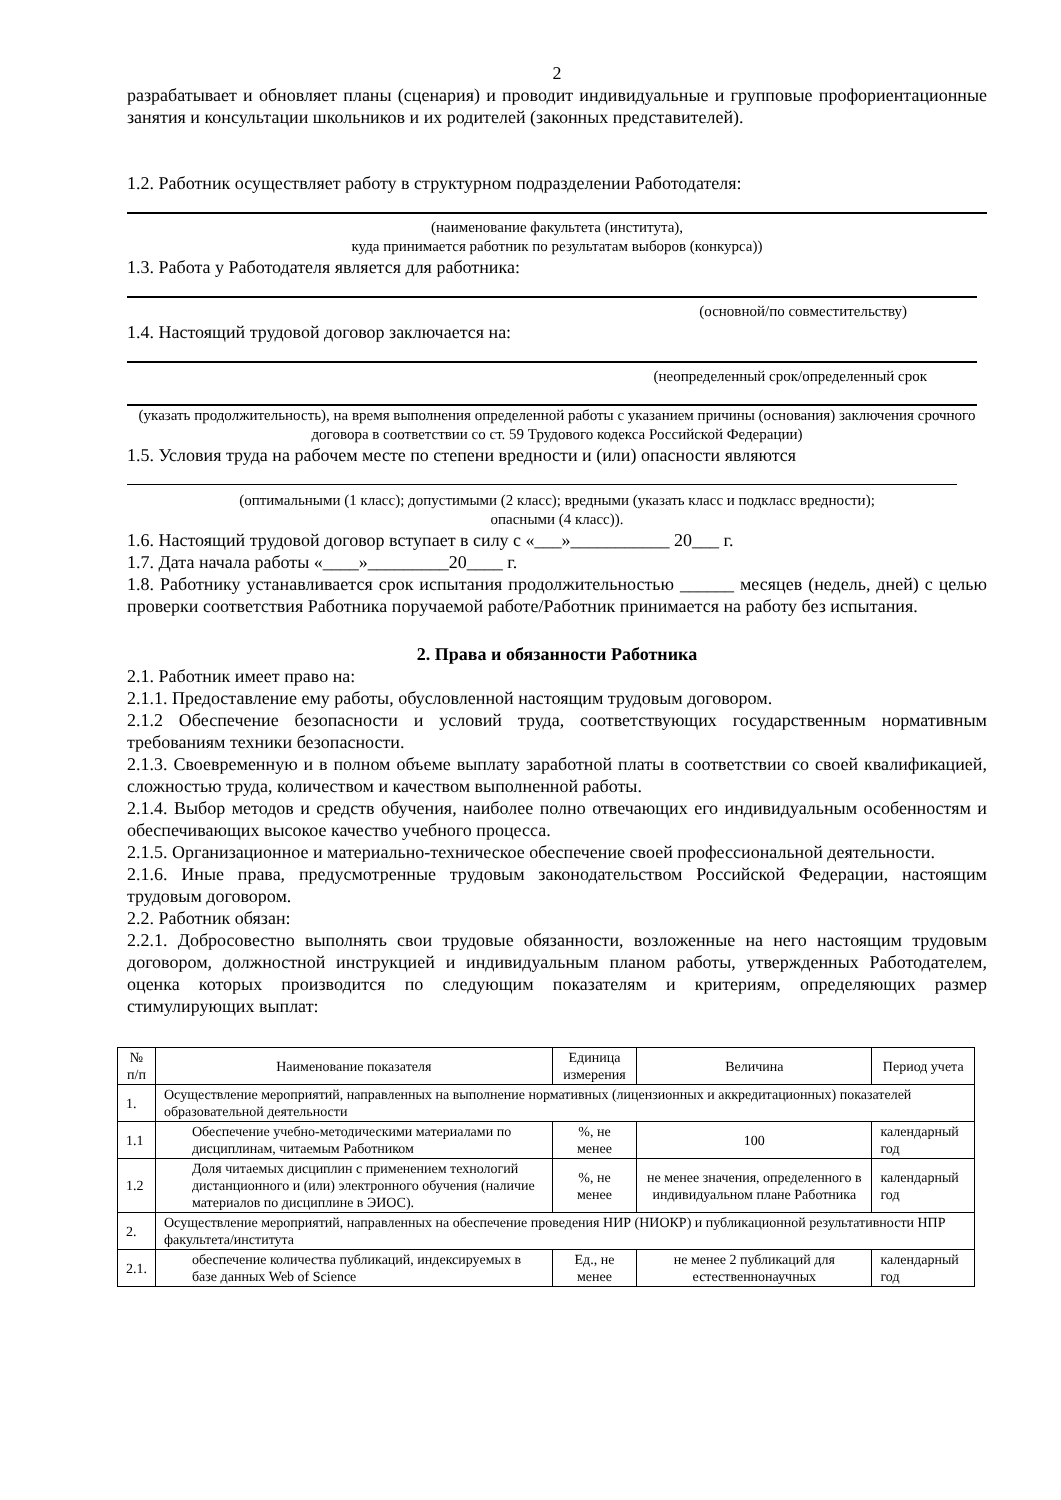2
разрабатывает и обновляет планы (сценария) и проводит индивидуальные и групповые профориентационные занятия и консультации школьников и их родителей (законных представителей).
1.2. Работник осуществляет работу в структурном подразделении Работодателя:
(наименование факультета (института),
куда принимается работник по результатам выборов (конкурса))
1.3. Работа у Работодателя является для работника:
(основной/по совместительству)
1.4. Настоящий трудовой договор заключается на:
(неопределенный срок/определенный срок
(указать продолжительность), на время выполнения определенной работы с указанием причины (основания) заключения срочного договора в соответствии со ст. 59 Трудового кодекса Российской Федерации)
1.5. Условия труда на рабочем месте по степени вредности и (или) опасности являются
(оптимальными (1 класс); допустимыми (2 класс); вредными (указать класс и подкласс вредности);
опасными (4 класс)).
1.6. Настоящий трудовой договор вступает в силу с «___»___________ 20___ г.
1.7. Дата начала работы «____»_________20____ г.
1.8. Работнику устанавливается срок испытания продолжительностью ______ месяцев (недель, дней) с целью проверки соответствия Работника поручаемой работе/Работник принимается на работу без испытания.
2. Права и обязанности Работника
2.1. Работник имеет право на:
2.1.1. Предоставление ему работы, обусловленной настоящим трудовым договором.
2.1.2 Обеспечение безопасности и условий труда, соответствующих государственным нормативным требованиям техники безопасности.
2.1.3. Своевременную и в полном объеме выплату заработной платы в соответствии со своей квалификацией, сложностью труда, количеством и качеством выполненной работы.
2.1.4. Выбор методов и средств обучения, наиболее полно отвечающих его индивидуальным особенностям и обеспечивающих высокое качество учебного процесса.
2.1.5. Организационное и материально-техническое обеспечение своей профессиональной деятельности.
2.1.6. Иные права, предусмотренные трудовым законодательством Российской Федерации, настоящим трудовым договором.
2.2. Работник обязан:
2.2.1. Добросовестно выполнять свои трудовые обязанности, возложенные на него настоящим трудовым договором, должностной инструкцией и индивидуальным планом работы, утвержденных Работодателем, оценка которых производится по следующим показателям и критериям, определяющих размер стимулирующих выплат:
| № п/п | Наименование показателя | Единица измерения | Величина | Период учета |
| --- | --- | --- | --- | --- |
| 1. | Осуществление мероприятий, направленных на выполнение нормативных (лицензионных и аккредитационных) показателей образовательной деятельности | | | |
| 1.1 | Обеспечение учебно-методическими материалами по дисциплинам, читаемым Работником | %, не менее | 100 | календарный год |
| 1.2 | Доля читаемых дисциплин с применением технологий дистанционного и (или) электронного обучения (наличие материалов по дисциплине в ЭИОС). | %, не менее | не менее значения, определенного в индивидуальном плане Работника | календарный год |
| 2. | Осуществление мероприятий, направленных на обеспечение проведения НИР (НИОКР) и публикационной результативности НПР факультета/института | | | |
| 2.1. | обеспечение количества публикаций, индексируемых в базе данных Web of Science | Ед., не менее | не менее 2 публикаций для естественнонаучных | календарный год |